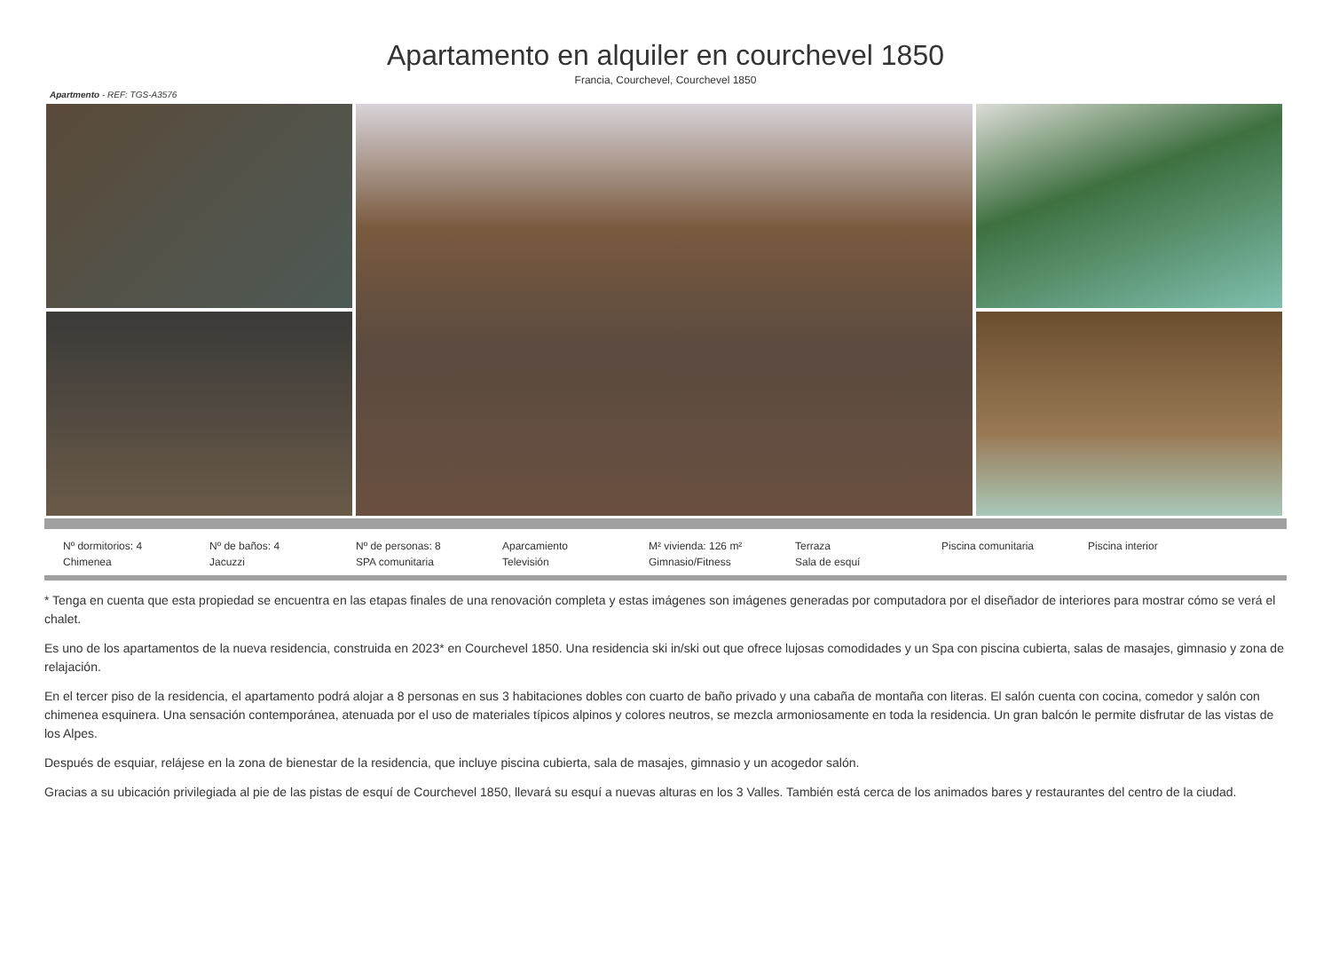Apartamento en alquiler en courchevel 1850
Francia, Courchevel, Courchevel 1850
Apartmento - REF: TGS-A3576
Nº dormitorios: 4 Nº de baños: 4 Nº de personas: 8 Aparcamiento M² vivienda: 126 m² Terraza Piscina comunitaria Piscina interior Chimenea Jacuzzi SPA comunitaria Televisión Gimnasio/Fitness Sala de esquí
* Tenga en cuenta que esta propiedad se encuentra en las etapas finales de una renovación completa y estas imágenes son imágenes generadas por computadora por el diseñador de interiores para mostrar cómo se verá el chalet.
Es uno de los apartamentos de la nueva residencia, construida en 2023* en Courchevel 1850. Una residencia ski in/ski out que ofrece lujosas comodidades y un Spa con piscina cubierta, salas de masajes, gimnasio y zona de relajación.
En el tercer piso de la residencia, el apartamento podrá alojar a 8 personas en sus 3 habitaciones dobles con cuarto de baño privado y una cabaña de montaña con literas. El salón cuenta con cocina, comedor y salón con chimenea esquinera. Una sensación contemporánea, atenuada por el uso de materiales típicos alpinos y colores neutros, se mezcla armoniosamente en toda la residencia. Un gran balcón le permite disfrutar de las vistas de los Alpes.
Después de esquiar, relájese en la zona de bienestar de la residencia, que incluye piscina cubierta, sala de masajes, gimnasio y un acogedor salón.
Gracias a su ubicación privilegiada al pie de las pistas de esquí de Courchevel 1850, llevará su esquí a nuevas alturas en los 3 Valles. También está cerca de los animados bares y restaurantes del centro de la ciudad.